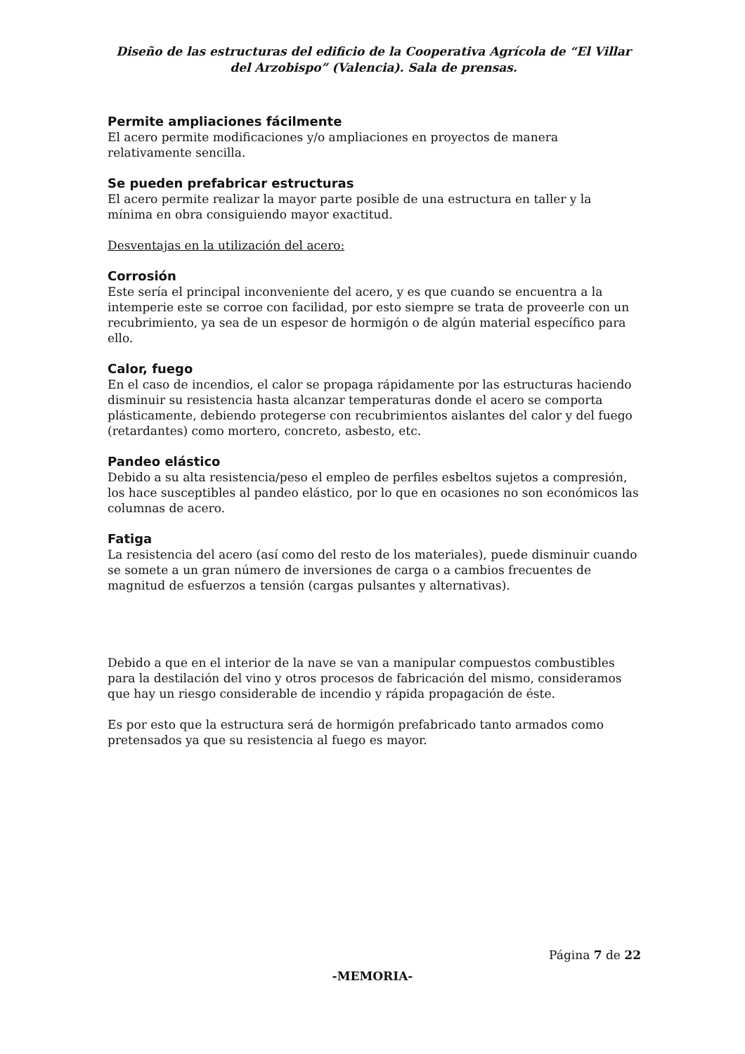Diseño de las estructuras del edificio de la Cooperativa Agrícola de “El Villar del Arzobispo” (Valencia). Sala de prensas.
Permite ampliaciones fácilmente
El acero permite modificaciones y/o ampliaciones en proyectos de manera relativamente sencilla.
Se pueden prefabricar estructuras
El acero permite realizar la mayor parte posible de una estructura en taller y la mínima en obra consiguiendo mayor exactitud.
Desventajas en la utilización del acero:
Corrosión
Este sería el principal inconveniente del acero, y es que cuando se encuentra a la intemperie este se corroe con facilidad, por esto siempre se trata de proveerle con un recubrimiento, ya sea de un espesor de hormigón o de algún material específico para ello.
Calor, fuego
En el caso de incendios, el calor se propaga rápidamente por las estructuras haciendo disminuir su resistencia hasta alcanzar temperaturas donde el acero se comporta plásticamente, debiendo protegerse con recubrimientos aislantes del calor y del fuego (retardantes) como mortero, concreto, asbesto, etc.
Pandeo elástico
Debido a su alta resistencia/peso el empleo de perfiles esbeltos sujetos a compresión, los hace susceptibles al pandeo elástico, por lo que en ocasiones no son económicos las columnas de acero.
Fatiga
La resistencia del acero (así como del resto de los materiales), puede disminuir cuando se somete a un gran número de inversiones de carga o a cambios frecuentes de magnitud de esfuerzos a tensión (cargas pulsantes y alternativas).
Debido a que en el interior de la nave se van a manipular compuestos combustibles para la destilación del vino y otros procesos de fabricación del mismo, consideramos que hay un riesgo considerable de incendio y rápida propagación de éste.
Es por esto que la estructura será de hormigón prefabricado tanto armados como pretensados ya que su resistencia al fuego es mayor.
Página 7 de 22
-MEMORIA-